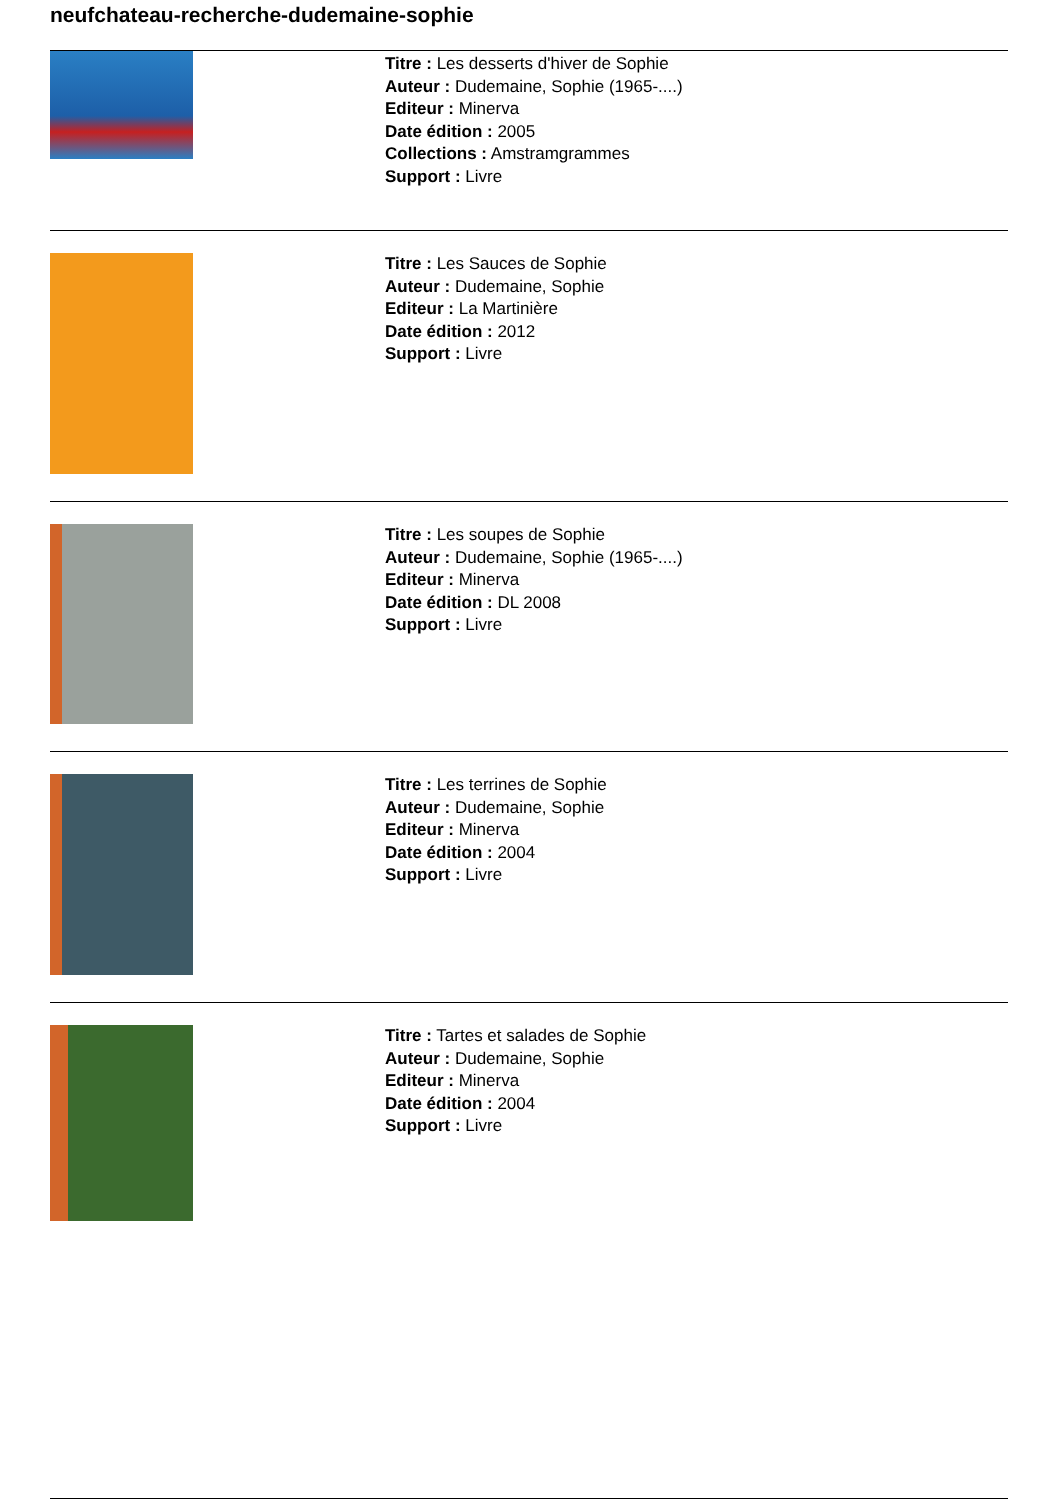neufchateau-recherche-dudemaine-sophie
Titre : Les desserts d'hiver de Sophie
Auteur : Dudemaine, Sophie (1965-....)
Editeur : Minerva
Date édition : 2005
Collections : Amstramgrammes
Support : Livre
Titre : Les Sauces de Sophie
Auteur : Dudemaine, Sophie
Editeur : La Martinière
Date édition : 2012
Support : Livre
Titre : Les soupes de Sophie
Auteur : Dudemaine, Sophie (1965-....)
Editeur : Minerva
Date édition : DL 2008
Support : Livre
Titre : Les terrines de Sophie
Auteur : Dudemaine, Sophie
Editeur : Minerva
Date édition : 2004
Support : Livre
Titre : Tartes et salades de Sophie
Auteur : Dudemaine, Sophie
Editeur : Minerva
Date édition : 2004
Support : Livre